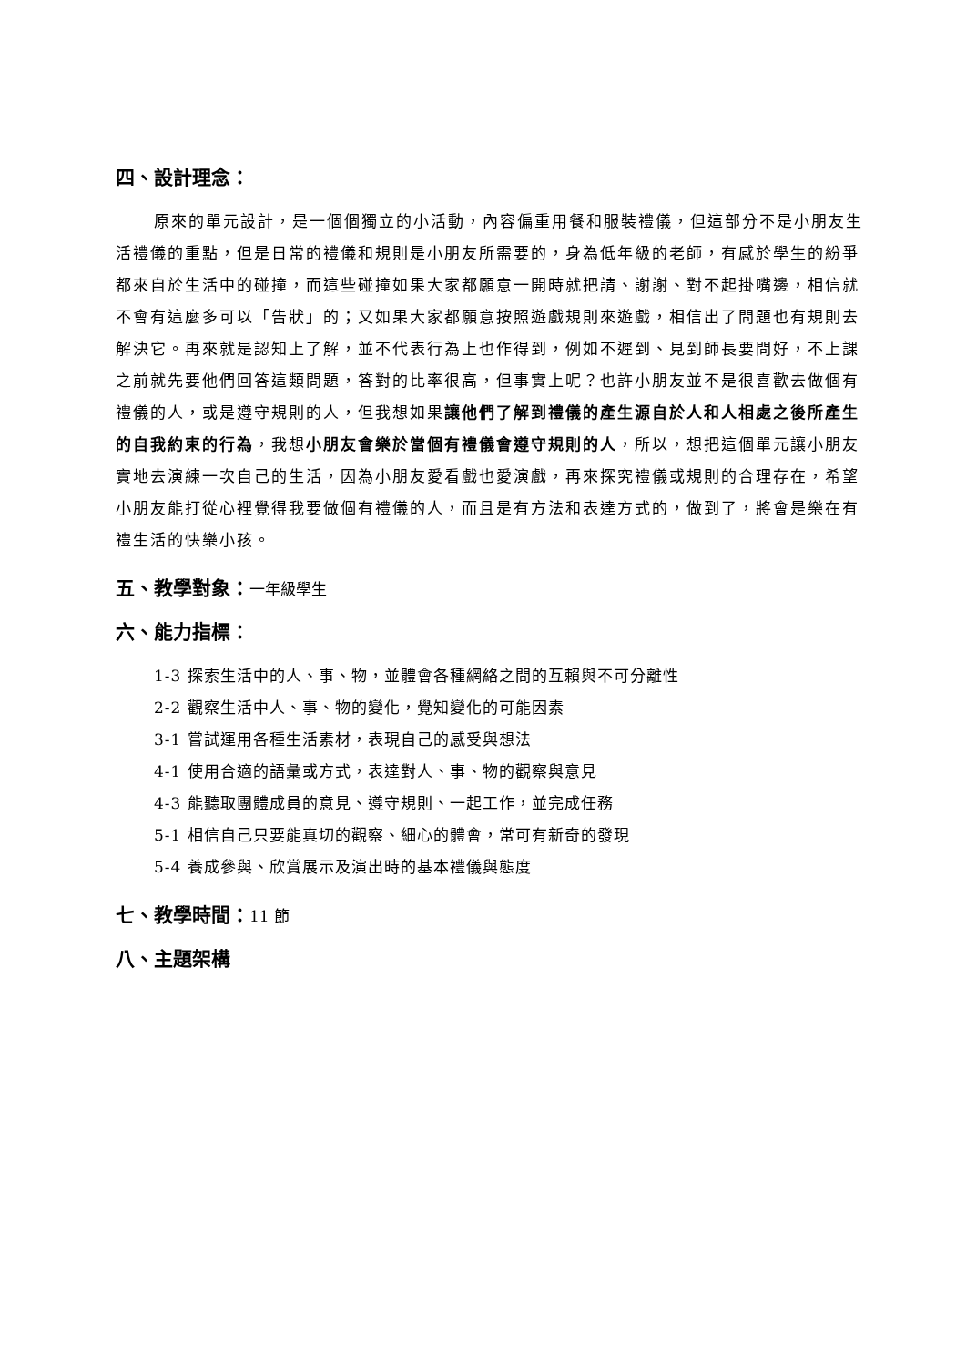四、設計理念：
原來的單元設計，是一個個獨立的小活動，內容偏重用餐和服裝禮儀，但這部分不是小朋友生活禮儀的重點，但是日常的禮儀和規則是小朋友所需要的，身為低年級的老師，有感於學生的紛爭都來自於生活中的碰撞，而這些碰撞如果大家都願意一開時就把請、謝謝、對不起掛嘴邊，相信就不會有這麼多可以「告狀」的；又如果大家都願意按照遊戲規則來遊戲，相信出了問題也有規則去解決它。再來就是認知上了解，並不代表行為上也作得到，例如不遲到、見到師長要問好，不上課之前就先要他們回答這類問題，答對的比率很高，但事實上呢？也許小朋友並不是很喜歡去做個有禮儀的人，或是遵守規則的人，但我想如果讓他們了解到禮儀的產生源自於人和人相處之後所產生的自我約束的行為，我想小朋友會樂於當個有禮儀會遵守規則的人，所以，想把這個單元讓小朋友實地去演練一次自己的生活，因為小朋友愛看戲也愛演戲，再來探究禮儀或規則的合理存在，希望小朋友能打從心裡覺得我要做個有禮儀的人，而且是有方法和表達方式的，做到了，將會是樂在有禮生活的快樂小孩。
五、教學對象：一年級學生
六、能力指標：
1-3 探索生活中的人、事、物，並體會各種網絡之間的互賴與不可分離性
2-2 觀察生活中人、事、物的變化，覺知變化的可能因素
3-1 嘗試運用各種生活素材，表現自己的感受與想法
4-1 使用合適的語彙或方式，表達對人、事、物的觀察與意見
4-3 能聽取團體成員的意見、遵守規則、一起工作，並完成任務
5-1 相信自己只要能真切的觀察、細心的體會，常可有新奇的發現
5-4 養成參與、欣賞展示及演出時的基本禮儀與態度
七、教學時間：11 節
八、主題架構